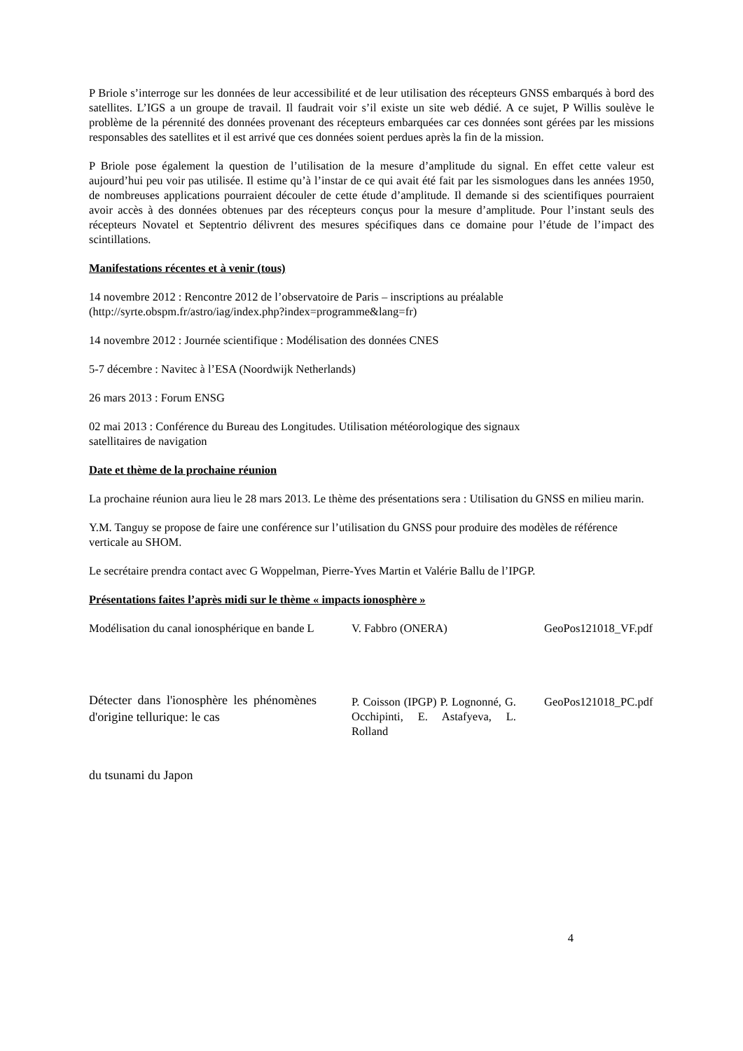P Briole s’interroge sur les données de leur accessibilité et de leur utilisation des récepteurs GNSS embarqués à bord des satellites. L’IGS a un groupe de travail. Il faudrait voir s’il existe un site web dédié. A ce sujet, P Willis soulève le problème de la pérennité des données provenant des récepteurs embarquées car ces données sont gérées par les missions responsables des satellites et il est arrivé que ces données soient perdues après la fin de la mission.
P Briole pose également la question de l’utilisation de la mesure d’amplitude du signal. En effet cette valeur est aujourd’hui peu voir pas utilisée. Il estime qu’à l’instar de ce qui avait été fait par les sismologues dans les années 1950, de nombreuses applications pourraient découler de cette étude d’amplitude. Il demande si des scientifiques pourraient avoir accès à des données obtenues par des récepteurs conçus pour la mesure d’amplitude. Pour l’instant seuls des récepteurs Novatel et Septentrio délivrent des mesures spécifiques dans ce domaine pour l’étude de l’impact des scintillations.
Manifestations récentes et à venir (tous)
14 novembre 2012 : Rencontre 2012 de l’observatoire de Paris – inscriptions au préalable
(http://syrte.obspm.fr/astro/iag/index.php?index=programme&lang=fr)
14 novembre 2012 : Journée scientifique : Modélisation des données CNES
5-7 décembre : Navitec à l’ESA (Noordwijk Netherlands)
26 mars 2013 : Forum ENSG
02 mai 2013 : Conférence du Bureau des Longitudes. Utilisation météorologique des signaux
satellitaires de navigation
Date et thème de la prochaine réunion
La prochaine réunion aura lieu le 28 mars 2013. Le thème des présentations sera : Utilisation du GNSS en milieu marin.
Y.M. Tanguy se propose de faire une conférence sur l’utilisation du GNSS pour produire des modèles de référence verticale au SHOM.
Le secrétaire prendra contact avec G Woppelman, Pierre-Yves Martin et Valérie Ballu de l’IPGP.
Présentations faites l’après midi sur le thème « impacts ionosphère »
| Modélisation du canal ionosphérique en bande L | V. Fabbro (ONERA) | GeoPos121018_VF.pdf |
| Détecter dans l'ionosphère les phénomènes d'origine tellurique: le cas | P. Coisson (IPGP) P. Lognonné, G. Occhipinti, E. Astafyeva, L. Rolland | GeoPos121018_PC.pdf |
du tsunami du Japon
4